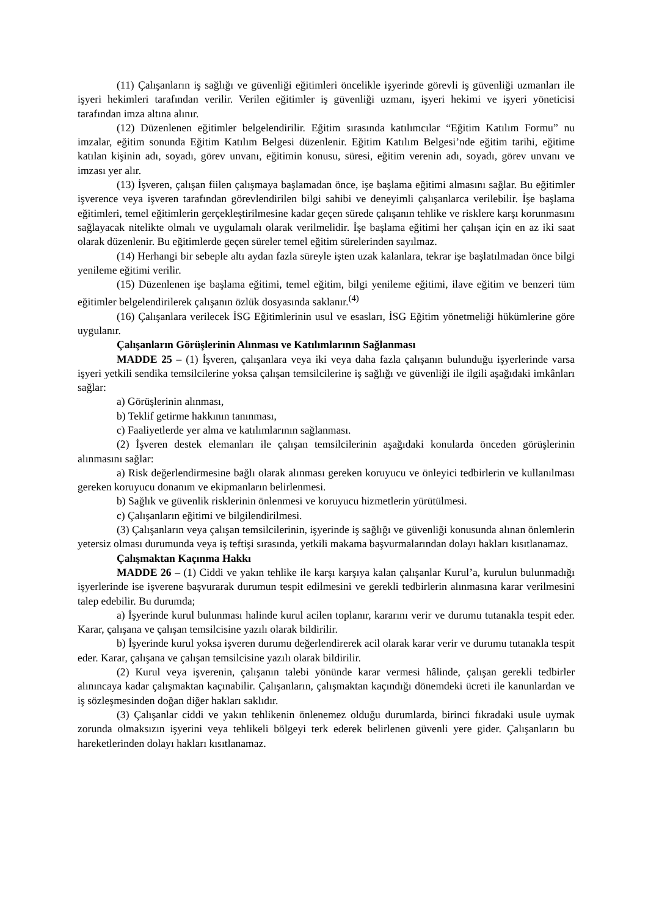(11) Çalışanların iş sağlığı ve güvenliği eğitimleri öncelikle işyerinde görevli iş güvenliği uzmanları ile işyeri hekimleri tarafından verilir. Verilen eğitimler iş güvenliği uzmanı, işyeri hekimi ve işyeri yöneticisi tarafından imza altına alınır.
(12) Düzenlenen eğitimler belgelendirilir. Eğitim sırasında katılımcılar “Eğitim Katılım Formu” nu imzalar, eğitim sonunda Eğitim Katılım Belgesi düzenlenir. Eğitim Katılım Belgesi’nde eğitim tarihi, eğitime katılan kişinin adı, soyadı, görev unvanı, eğitimin konusu, süresi, eğitim verenin adı, soyadı, görev unvanı ve imzası yer alır.
(13) İşveren, çalışan fiilen çalışmaya başlamadan önce, işe başlama eğitimi almasını sağlar. Bu eğitimler işverence veya işveren tarafından görevlendirilen bilgi sahibi ve deneyimli çalışanlarca verilebilir. İşe başlama eğitimleri, temel eğitimlerin gerçekleştirilmesine kadar geçen sürede çalışanın tehlike ve risklere karşı korunmasını sağlayacak nitelikte olmalı ve uygulamalı olarak verilmelidir. İşe başlama eğitimi her çalışan için en az iki saat olarak düzenlenir. Bu eğitimlerde geçen süreler temel eğitim sürelerinden sayılmaz.
(14) Herhangi bir sebeple altı aydan fazla süreyle işten uzak kalanlara, tekrar işe başlatılmadan önce bilgi yenileme eğitimi verilir.
(15) Düzenlenen işe başlama eğitimi, temel eğitim, bilgi yenileme eğitimi, ilave eğitim ve benzeri tüm eğitimler belgelendirilerek çalışanın özlük dosyasında saklanır.<sup>(4)</sup>
(16) Çalışanlara verilecek İSG Eğitimlerinin usul ve esasları, İSG Eğitim yönetmeliği hükümlerine göre uygulanır.
Çalışanların Görüşlerinin Alınması ve Katılımlarının Sağlanması
MADDE 25 – (1) İşveren, çalışanlara veya iki veya daha fazla çalışanın bulunduğu işyerlerinde varsa işyeri yetkili sendika temsilcilerine yoksa çalışan temsilcilerine iş sağlığı ve güvenliği ile ilgili aşağıdaki imkânları sağlar:
a) Görüşlerinin alınması,
b) Teklif getirme hakkının tanınması,
c) Faaliyetlerde yer alma ve katılımlarının sağlanması.
(2) İşveren destek elemanları ile çalışan temsilcilerinin aşağıdaki konularda önceden görüşlerinin alınmasını sağlar:
a) Risk değerlendirmesine bağlı olarak alınması gereken koruyucu ve önleyici tedbirlerin ve kullanılması gereken koruyucu donanım ve ekipmanların belirlenmesi.
b) Sağlık ve güvenlik risklerinin önlenmesi ve koruyucu hizmetlerin yürütülmesi.
c) Çalışanların eğitimi ve bilgilendirilmesi.
(3) Çalışanların veya çalışan temsilcilerinin, işyerinde iş sağlığı ve güvenliği konusunda alınan önlemlerin yetersiz olması durumunda veya iş teftişi sırasında, yetkili makama başvurmalarından dolayı hakları kısıtlanamaz.
Çalışmaktan Kaçınma Hakkı
MADDE 26 – (1) Ciddi ve yakın tehlike ile karşı karşıya kalan çalışanlar Kurul’a, kurulun bulunmadığı işyerlerinde ise işverene başvurarak durumun tespit edilmesini ve gerekli tedbirlerin alınmasına karar verilmesini talep edebilir. Bu durumda;
a) İşyerinde kurul bulunması halinde kurul acilen toplanır, kararını verir ve durumu tutanakla tespit eder. Karar, çalışana ve çalışan temsilcisine yazılı olarak bildirilir.
b) İşyerinde kurul yoksa işveren durumu değerlendirerek acil olarak karar verir ve durumu tutanakla tespit eder. Karar, çalışana ve çalışan temsilcisine yazılı olarak bildirilir.
(2) Kurul veya işverenin, çalışanın talebi yönünde karar vermesi hâlinde, çalışan gerekli tedbirler alınıncaya kadar çalışmaktan kaçınabilir. Çalışanların, çalışmaktan kaçındığı dönemdeki ücreti ile kanunlardan ve iş sözleşmesinden doğan diğer hakları saklıdır.
(3) Çalışanlar ciddi ve yakın tehlikenin önlenemez olduğu durumlarda, birinci fıkradaki usule uymak zorunda olmaksızın işyerini veya tehlikeli bölgeyi terk ederek belirlenen güvenli yere gider. Çalışanların bu hareketlerinden dolayı hakları kısıtlanamaz.